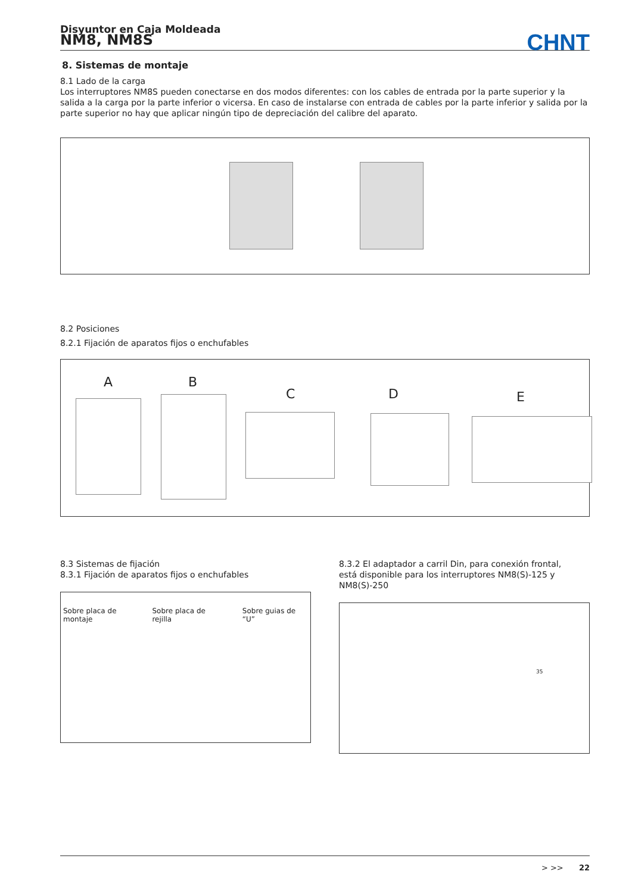Disyuntor en Caja Moldeada
NM8, NM8S
CHNT
8. Sistemas de montaje
8.1 Lado de la carga
Los interruptores NM8S pueden conectarse en dos modos diferentes: con los cables de entrada por la parte superior y la salida a la carga por la parte inferior o vicersa. En caso de instalarse con entrada de cables por la parte inferior y salida por la parte superior no hay que aplicar ningún tipo de depreciación del calibre del aparato.
8.2 Posiciones
8.2.1 Fijación de aparatos fijos o enchufables
A B
C D E
8.3 Sistemas de fijación
8.3.1 Fijación de aparatos fijos o enchufables
Sobre placa de montaje Sobre placa de rejilla Sobre guias de “U”
8.3.2 El adaptador a carril Din, para conexión frontal,
está disponible para los interruptores NM8(S)-125 y NM8(S)-250
35
> >> 22